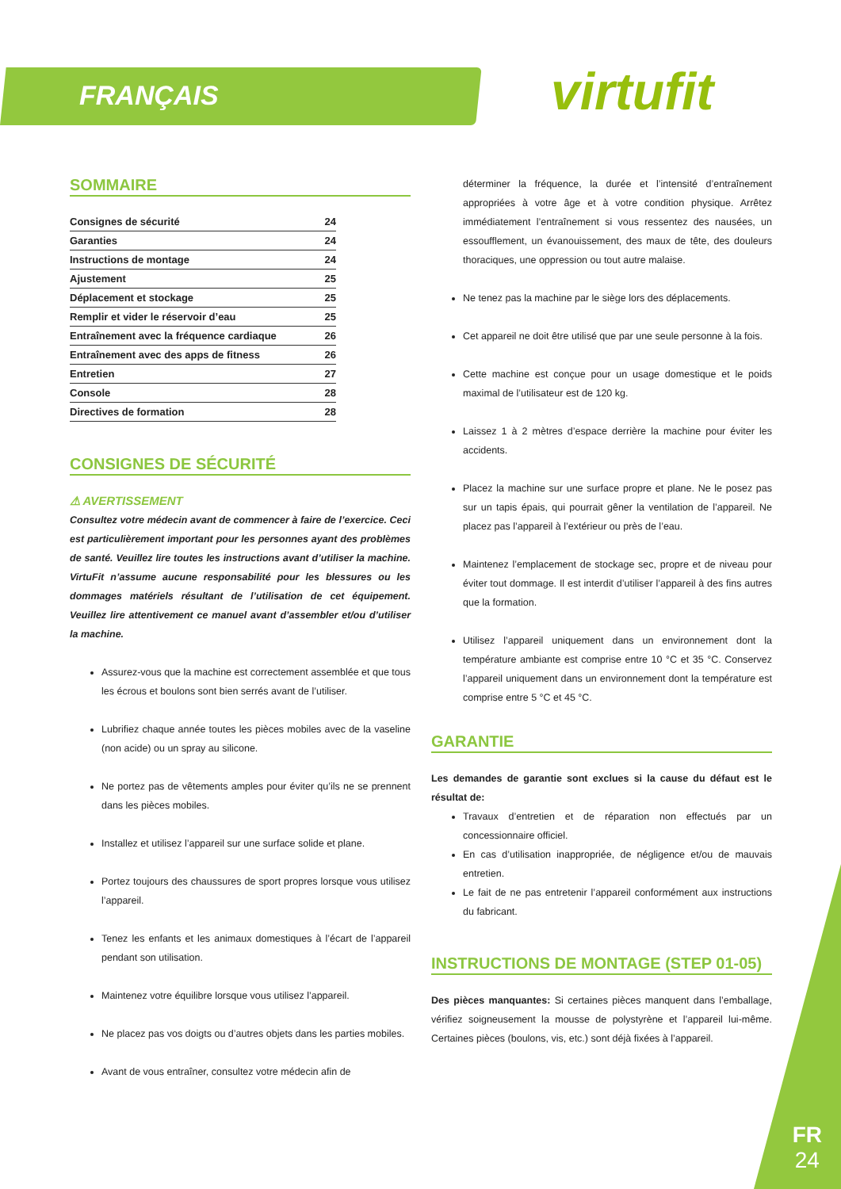FRANÇAIS virtufit
SOMMAIRE
Consignes de sécurité 24
Garanties 24
Instructions de montage 24
Ajustement 25
Déplacement et stockage 25
Remplir et vider le réservoir d’eau 25
Entraînement avec la fréquence cardiaque 26
Entraînement avec des apps de fitness 26
Entretien 27
Console 28
Directives de formation 28
CONSIGNES DE SÉCURITÉ
⚠ AVERTISSEMENT
Consultez votre médecin avant de commencer à faire de l’exercice. Ceci est particulièrement important pour les personnes ayant des problèmes de santé. Veuillez lire toutes les instructions avant d’utiliser la machine. VirtuFit n’assume aucune responsabilité pour les blessures ou les dommages matériels résultant de l’utilisation de cet équipement. Veuillez lire attentivement ce manuel avant d’assembler et/ou d’utiliser la machine.
Assurez-vous que la machine est correctement assemblée et que tous les écrous et boulons sont bien serrés avant de l’utiliser.
Lubrifiez chaque année toutes les pièces mobiles avec de la vaseline (non acide) ou un spray au silicone.
Ne portez pas de vêtements amples pour éviter qu’ils ne se prennent dans les pièces mobiles.
Installez et utilisez l’appareil sur une surface solide et plane.
Portez toujours des chaussures de sport propres lorsque vous utilisez l’appareil.
Tenez les enfants et les animaux domestiques à l’écart de l’appareil pendant son utilisation.
Maintenez votre équilibre lorsque vous utilisez l’appareil.
Ne placez pas vos doigts ou d’autres objets dans les parties mobiles.
Avant de vous entraîner, consultez votre médecin afin de
déterminer la fréquence, la durée et l’intensité d’entraînement appropriées à votre âge et à votre condition physique. Arrêtez immédiatement l’entraînement si vous ressentez des nausées, un essoufflement, un évanouissement, des maux de tête, des douleurs thoraciques, une oppression ou tout autre malaise.
Ne tenez pas la machine par le siège lors des déplacements.
Cet appareil ne doit être utilisé que par une seule personne à la fois.
Cette machine est conçue pour un usage domestique et le poids maximal de l’utilisateur est de 120 kg.
Laissez 1 à 2 mètres d’espace derrière la machine pour éviter les accidents.
Placez la machine sur une surface propre et plane. Ne le posez pas sur un tapis épais, qui pourrait gêner la ventilation de l’appareil. Ne placez pas l’appareil à l’extérieur ou près de l’eau.
Maintenez l’emplacement de stockage sec, propre et de niveau pour éviter tout dommage. Il est interdit d’utiliser l’appareil à des fins autres que la formation.
Utilisez l’appareil uniquement dans un environnement dont la température ambiante est comprise entre 10 °C et 35 °C. Conservez l’appareil uniquement dans un environnement dont la température est comprise entre 5 °C et 45 °C.
GARANTIE
Les demandes de garantie sont exclues si la cause du défaut est le résultat de:
Travaux d’entretien et de réparation non effectués par un concessionnaire officiel.
En cas d’utilisation inappropriée, de négligence et/ou de mauvais entretien.
Le fait de ne pas entretenir l’appareil conformément aux instructions du fabricant.
INSTRUCTIONS DE MONTAGE (STEP 01-05)
Des pièces manquantes: Si certaines pièces manquent dans l’emballage, vérifiez soigneusement la mousse de polystyrène et l’appareil lui-même. Certaines pièces (boulons, vis, etc.) sont déjà fixées à l’appareil.
FR
24